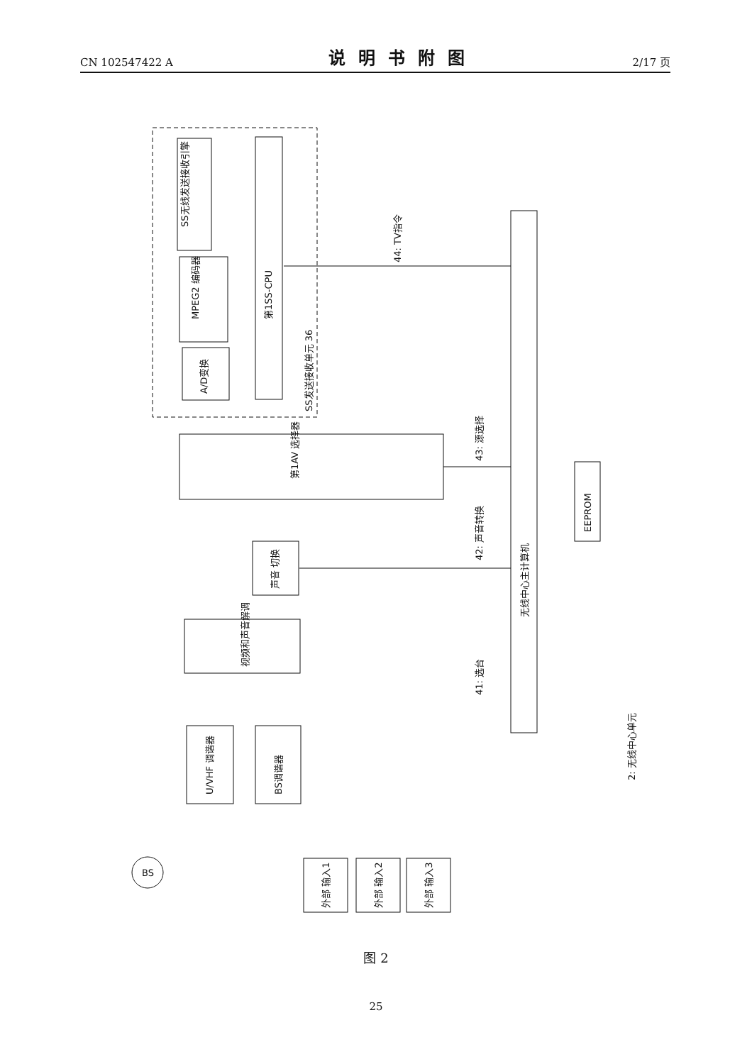CN 102547422 A
说明书附图
2/17 页
SS无线发送接收引擎
MPEG2 编码器
A/D变换
第1SS-CPU
SS发送接收单元 36
第1AV 选择器
声音 切换
视频和声音解调
U/VHF 调谐器
BS调谐器
无线中心主计算机
EEPROM
外部 输入1
外部 输入2
外部 输入3
BS
44: TV指令
43: 源选择
42: 声音转换
41: 选台
2: 无线中心单元
图 2
25